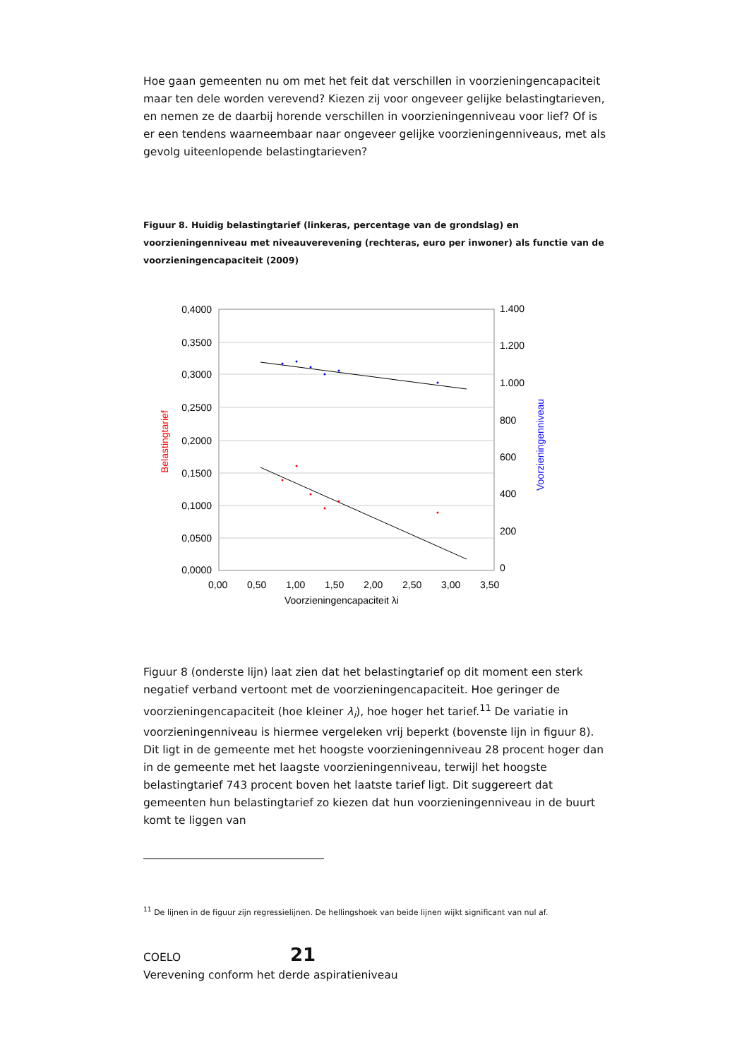Hoe gaan gemeenten nu om met het feit dat verschillen in voorzieningencapaciteit maar ten dele worden verevend? Kiezen zij voor ongeveer gelijke belastingtarieven, en nemen ze de daarbij horende verschillen in voorzieningenniveau voor lief? Of is er een tendens waarneembaar naar ongeveer gelijke voorzieningenniveaus, met als gevolg uiteenlopende belastingtarieven?
Figuur 8. Huidig belastingtarief (linkeras, percentage van de grondslag) en voorzieningenniveau met niveauverevening (rechteras, euro per inwoner) als functie van de voorzieningencapaciteit (2009)
0,4000
0,3500
0,3000
0,2500
0,2000
0,1500
0,1000
0,0500
0,0000
1.400
1.200
1.000
800
600
400
200
0
0,00
0,50
1,00
1,50
2,00
2,50
3,00
3,50
Voorzieningencapaciteit λi
Belastingtarief
Voorzieningenniveau
Figuur 8 (onderste lijn) laat zien dat het belastingtarief op dit moment een sterk negatief verband vertoont met de voorzieningencapaciteit. Hoe geringer de voorzieningencapaciteit (hoe kleiner λ<sub>i</sub>), hoe hoger het tarief.<sup>11</sup> De variatie in voorzieningenniveau is hiermee vergeleken vrij beperkt (bovenste lijn in figuur 8). Dit ligt in de gemeente met het hoogste voorzieningenniveau 28 procent hoger dan in de gemeente met het laagste voorzieningenniveau, terwijl het hoogste belastingtarief 743 procent boven het laatste tarief ligt. Dit suggereert dat gemeenten hun belastingtarief zo kiezen dat hun voorzieningenniveau in de buurt komt te liggen van
<sup>11</sup> De lijnen in de figuur zijn regressielijnen. De hellingshoek van beide lijnen wijkt significant van nul af.
COELO 21
Verevening conform het derde aspiratieniveau